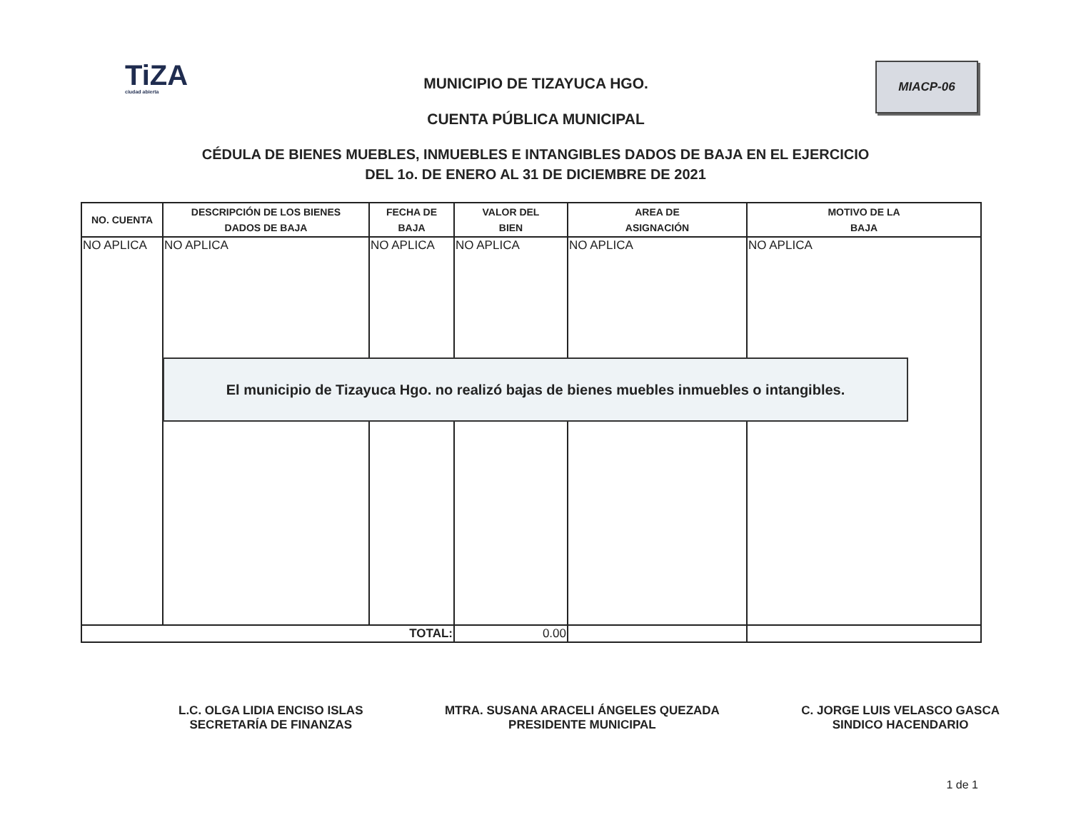TiZA
ciudad abierta
MUNICIPIO DE TIZAYUCA HGO.
CUENTA PÚBLICA MUNICIPAL
MIACP-06
CÉDULA DE BIENES MUEBLES, INMUEBLES E INTANGIBLES DADOS DE BAJA EN EL EJERCICIO
DEL 1o. DE ENERO AL 31 DE DICIEMBRE DE 2021
| NO. CUENTA | DESCRIPCIÓN DE LOS BIENES DADOS DE BAJA | FECHA DE BAJA | VALOR DEL BIEN | AREA DE ASIGNACIÓN | MOTIVO DE LA BAJA |
| --- | --- | --- | --- | --- | --- |
| NO APLICA | NO APLICA | NO APLICA | NO APLICA | NO APLICA | NO APLICA |
| TOTAL: | | | 0.00 | | |
El municipio de Tizayuca Hgo. no realizó bajas de bienes muebles inmuebles o intangibles.
L.C. OLGA LIDIA ENCISO ISLAS
SECRETARÍA DE FINANZAS
MTRA. SUSANA ARACELI ÁNGELES QUEZADA
PRESIDENTE MUNICIPAL
C. JORGE LUIS VELASCO GASCA
SINDICO HACENDARIO
1 de 1